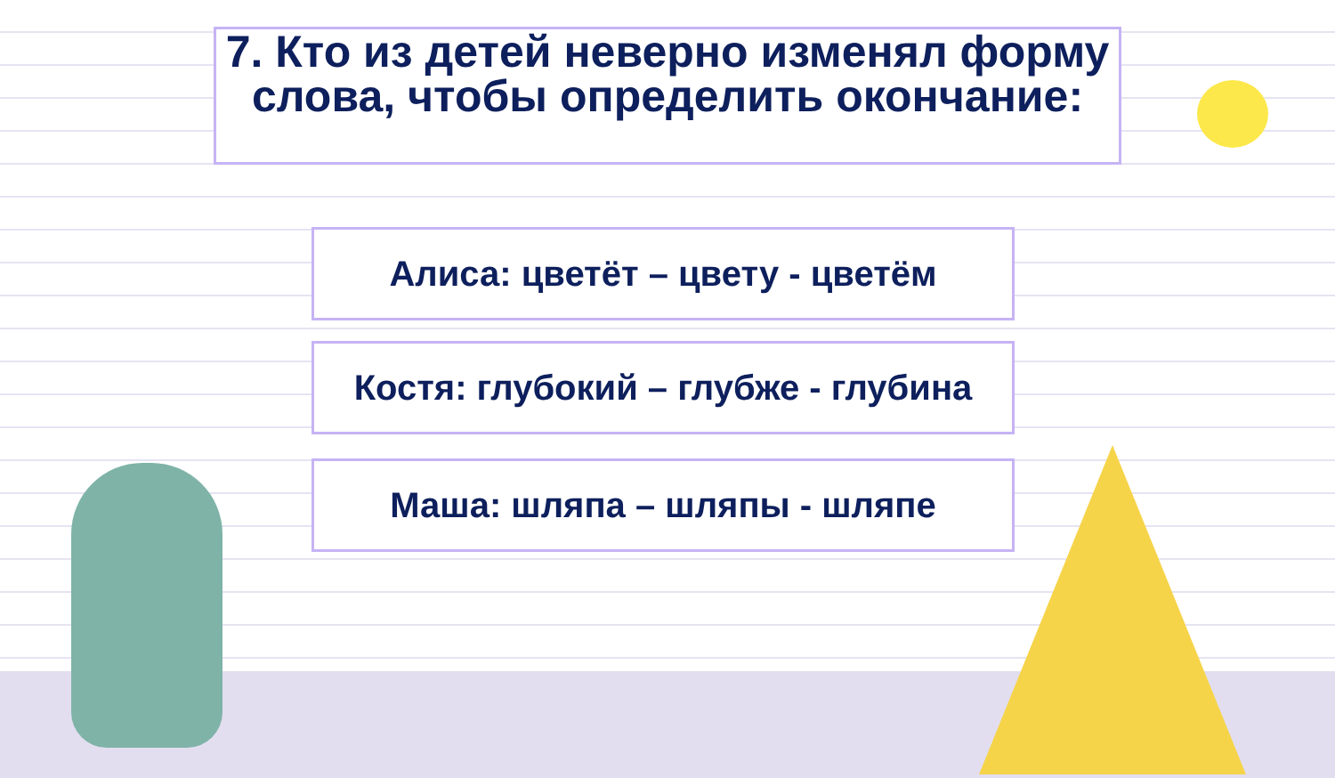7. Кто из детей неверно изменял форму слова, чтобы определить окончание:
Алиса: цветёт – цвету - цветём
Костя: глубокий – глубже - глубина
Маша: шляпа – шляпы - шляпе